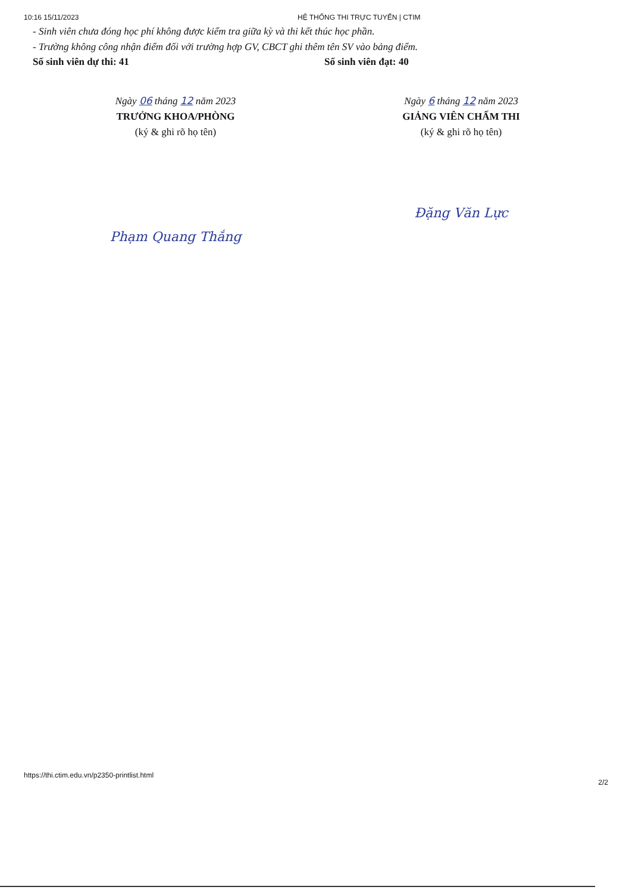10:16 15/11/2023 HỆ THỐNG THI TRỰC TUYẾN | CTIM
- Sinh viên chưa đóng học phí không được kiểm tra giữa kỳ và thi kết thúc học phần.
- Trường không công nhận điểm đối với trường hợp GV, CBCT ghi thêm tên SV vào bảng điểm.
Số sinh viên dự thi: 41 Số sinh viên đạt: 40
Ngày 06 tháng 12 năm 2023
TRƯỞNG KHOA/PHÒNG
(ký & ghi rõ họ tên)
Phạm Quang Thắng
Ngày 6 tháng 12 năm 2023
GIẢNG VIÊN CHẤM THI
(ký & ghi rõ họ tên)
Đặng Văn Lực
https://thi.ctim.edu.vn/p2350-printlist.html
2/2